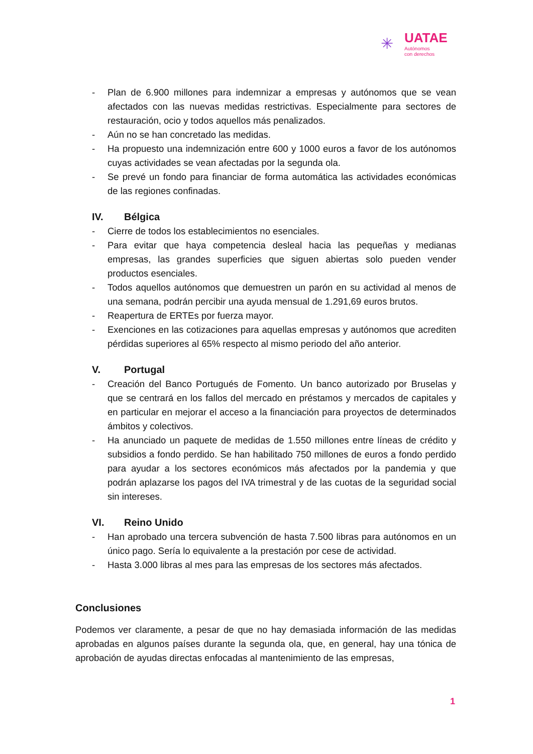✳
UATAE
Autónomos
con derechos
- Plan de 6.900 millones para indemnizar a empresas y autónomos que se vean afectados con las nuevas medidas restrictivas. Especialmente para sectores de restauración, ocio y todos aquellos más penalizados.
- Aún no se han concretado las medidas.
- Ha propuesto una indemnización entre 600 y 1000 euros a favor de los autónomos cuyas actividades se vean afectadas por la segunda ola.
- Se prevé un fondo para financiar de forma automática las actividades económicas de las regiones confinadas.
IV. Bélgica
- Cierre de todos los establecimientos no esenciales.
- Para evitar que haya competencia desleal hacia las pequeñas y medianas empresas, las grandes superficies que siguen abiertas solo pueden vender productos esenciales.
- Todos aquellos autónomos que demuestren un parón en su actividad al menos de una semana, podrán percibir una ayuda mensual de 1.291,69 euros brutos.
- Reapertura de ERTEs por fuerza mayor.
- Exenciones en las cotizaciones para aquellas empresas y autónomos que acrediten pérdidas superiores al 65% respecto al mismo periodo del año anterior.
V. Portugal
- Creación del Banco Portugués de Fomento. Un banco autorizado por Bruselas y que se centrará en los fallos del mercado en préstamos y mercados de capitales y en particular en mejorar el acceso a la financiación para proyectos de determinados ámbitos y colectivos.
- Ha anunciado un paquete de medidas de 1.550 millones entre líneas de crédito y subsidios a fondo perdido. Se han habilitado 750 millones de euros a fondo perdido para ayudar a los sectores económicos más afectados por la pandemia y que podrán aplazarse los pagos del IVA trimestral y de las cuotas de la seguridad social sin intereses.
VI. Reino Unido
- Han aprobado una tercera subvención de hasta 7.500 libras para autónomos en un único pago. Sería lo equivalente a la prestación por cese de actividad.
- Hasta 3.000 libras al mes para las empresas de los sectores más afectados.
Conclusiones
Podemos ver claramente, a pesar de que no hay demasiada información de las medidas aprobadas en algunos países durante la segunda ola, que, en general, hay una tónica de aprobación de ayudas directas enfocadas al mantenimiento de las empresas,
1